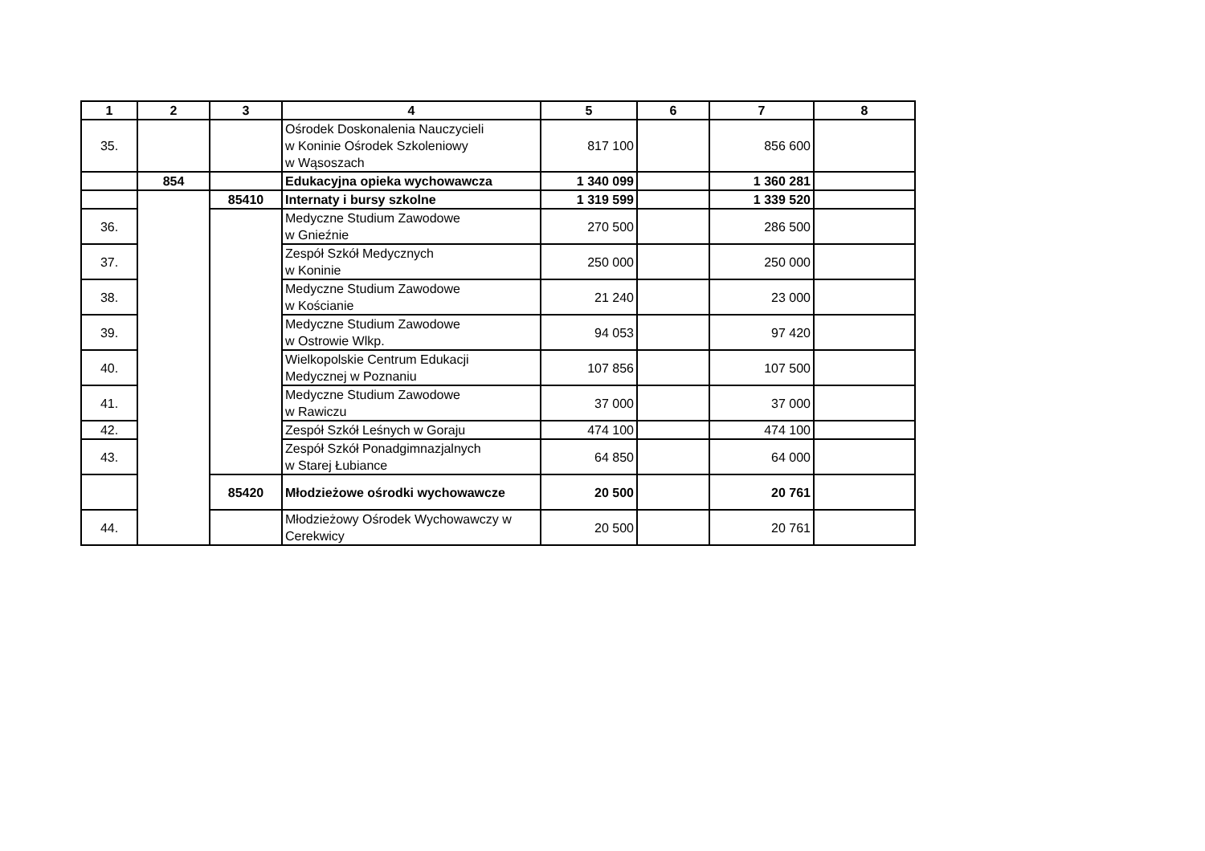| 1 | 2 | 3 | 4 | 5 | 6 | 7 | 8 |
| --- | --- | --- | --- | --- | --- | --- | --- |
| 35. | | | Ośrodek Doskonalenia Nauczycieli w Koninie Ośrodek Szkoleniowy w Wąsoszach | 817 100 | | 856 600 | |
| | 854 | | Edukacyjna opieka wychowawcza | 1 340 099 | | 1 360 281 | |
| | | 85410 | Internaty i bursy szkolne | 1 319 599 | | 1 339 520 | |
| 36. | | | Medyczne Studium Zawodowe w Gnieźnie | 270 500 | | 286 500 | |
| 37. | | | Zespół Szkół Medycznych w Koninie | 250 000 | | 250 000 | |
| 38. | | | Medyczne Studium Zawodowe w Kościanie | 21 240 | | 23 000 | |
| 39. | | | Medyczne Studium Zawodowe w Ostrowie Wlkp. | 94 053 | | 97 420 | |
| 40. | | | Wielkopolskie Centrum Edukacji Medycznej w Poznaniu | 107 856 | | 107 500 | |
| 41. | | | Medyczne Studium Zawodowe w Rawiczu | 37 000 | | 37 000 | |
| 42. | | | Zespół Szkół Leśnych w Goraju | 474 100 | | 474 100 | |
| 43. | | | Zespół Szkół Ponadgimnazjalnych w Starej Łubiance | 64 850 | | 64 000 | |
| | | 85420 | Młodzieżowe ośrodki wychowawcze | 20 500 | | 20 761 | |
| 44. | | | Młodzieżowy Ośrodek Wychowawczy w Cerekwicy | 20 500 | | 20 761 | |